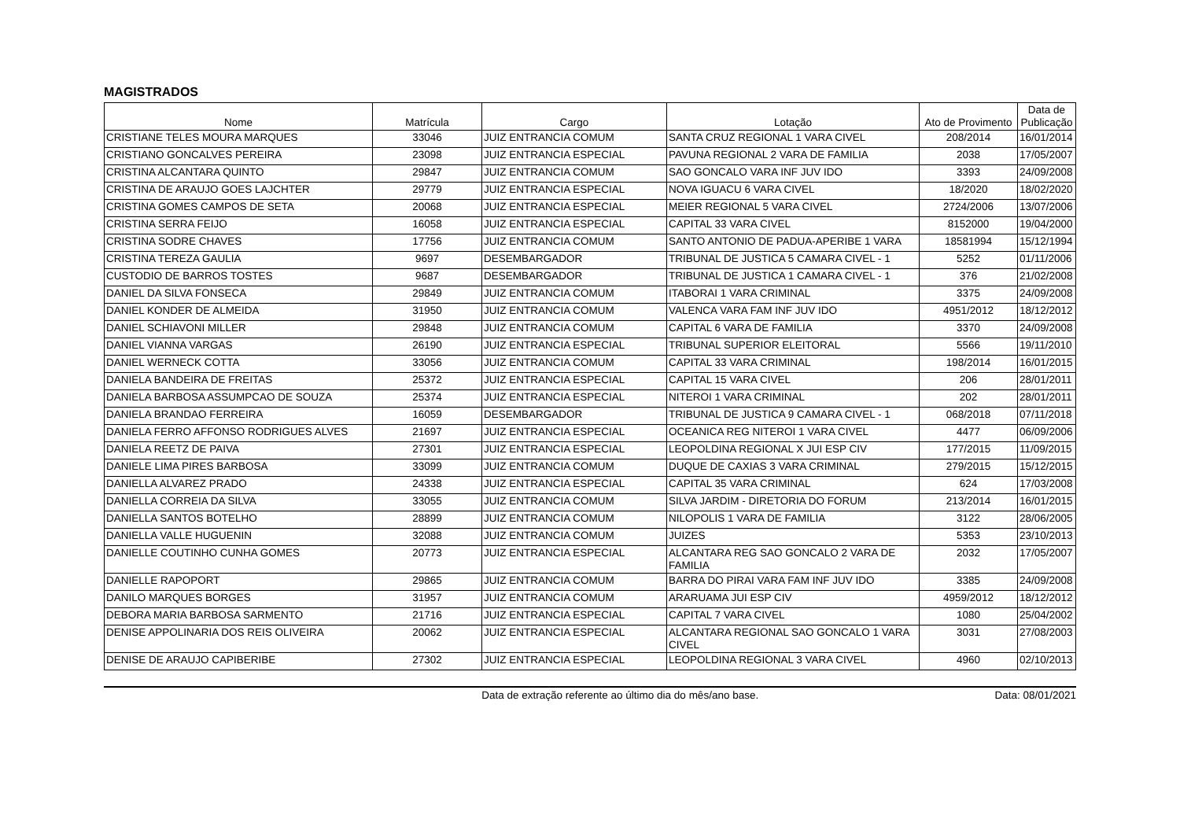MAGISTRADOS
| Nome | Matrícula | Cargo | Lotação | Ato de Provimento | Data de Publicação |
| --- | --- | --- | --- | --- | --- |
| CRISTIANE TELES MOURA MARQUES | 33046 | JUIZ ENTRANCIA COMUM | SANTA CRUZ REGIONAL 1 VARA CIVEL | 208/2014 | 16/01/2014 |
| CRISTIANO GONCALVES PEREIRA | 23098 | JUIZ ENTRANCIA ESPECIAL | PAVUNA REGIONAL 2 VARA DE FAMILIA | 2038 | 17/05/2007 |
| CRISTINA ALCANTARA QUINTO | 29847 | JUIZ ENTRANCIA COMUM | SAO GONCALO VARA INF JUV IDO | 3393 | 24/09/2008 |
| CRISTINA DE ARAUJO GOES LAJCHTER | 29779 | JUIZ ENTRANCIA ESPECIAL | NOVA IGUACU 6 VARA CIVEL | 18/2020 | 18/02/2020 |
| CRISTINA GOMES CAMPOS DE SETA | 20068 | JUIZ ENTRANCIA ESPECIAL | MEIER REGIONAL 5 VARA CIVEL | 2724/2006 | 13/07/2006 |
| CRISTINA SERRA FEIJO | 16058 | JUIZ ENTRANCIA ESPECIAL | CAPITAL 33 VARA CIVEL | 8152000 | 19/04/2000 |
| CRISTINA SODRE CHAVES | 17756 | JUIZ ENTRANCIA COMUM | SANTO ANTONIO DE PADUA-APERIBE 1 VARA | 18581994 | 15/12/1994 |
| CRISTINA TEREZA GAULIA | 9697 | DESEMBARGADOR | TRIBUNAL DE JUSTICA 5 CAMARA CIVEL - 1 | 5252 | 01/11/2006 |
| CUSTODIO DE BARROS TOSTES | 9687 | DESEMBARGADOR | TRIBUNAL DE JUSTICA 1 CAMARA CIVEL - 1 | 376 | 21/02/2008 |
| DANIEL DA SILVA FONSECA | 29849 | JUIZ ENTRANCIA COMUM | ITABORAI 1 VARA CRIMINAL | 3375 | 24/09/2008 |
| DANIEL KONDER DE ALMEIDA | 31950 | JUIZ ENTRANCIA COMUM | VALENCA VARA FAM INF JUV IDO | 4951/2012 | 18/12/2012 |
| DANIEL SCHIAVONI MILLER | 29848 | JUIZ ENTRANCIA COMUM | CAPITAL 6 VARA DE FAMILIA | 3370 | 24/09/2008 |
| DANIEL VIANNA VARGAS | 26190 | JUIZ ENTRANCIA ESPECIAL | TRIBUNAL SUPERIOR ELEITORAL | 5566 | 19/11/2010 |
| DANIEL WERNECK COTTA | 33056 | JUIZ ENTRANCIA COMUM | CAPITAL 33 VARA CRIMINAL | 198/2014 | 16/01/2015 |
| DANIELA BANDEIRA DE FREITAS | 25372 | JUIZ ENTRANCIA ESPECIAL | CAPITAL 15 VARA CIVEL | 206 | 28/01/2011 |
| DANIELA BARBOSA ASSUMPCAO DE SOUZA | 25374 | JUIZ ENTRANCIA ESPECIAL | NITEROI 1 VARA CRIMINAL | 202 | 28/01/2011 |
| DANIELA BRANDAO FERREIRA | 16059 | DESEMBARGADOR | TRIBUNAL DE JUSTICA 9 CAMARA CIVEL - 1 | 068/2018 | 07/11/2018 |
| DANIELA FERRO AFFONSO RODRIGUES ALVES | 21697 | JUIZ ENTRANCIA ESPECIAL | OCEANICA REG NITEROI 1 VARA CIVEL | 4477 | 06/09/2006 |
| DANIELA REETZ DE PAIVA | 27301 | JUIZ ENTRANCIA ESPECIAL | LEOPOLDINA REGIONAL X JUI ESP CIV | 177/2015 | 11/09/2015 |
| DANIELE LIMA PIRES BARBOSA | 33099 | JUIZ ENTRANCIA COMUM | DUQUE DE CAXIAS 3 VARA CRIMINAL | 279/2015 | 15/12/2015 |
| DANIELLA ALVAREZ PRADO | 24338 | JUIZ ENTRANCIA ESPECIAL | CAPITAL 35 VARA CRIMINAL | 624 | 17/03/2008 |
| DANIELLA CORREIA DA SILVA | 33055 | JUIZ ENTRANCIA COMUM | SILVA JARDIM - DIRETORIA DO FORUM | 213/2014 | 16/01/2015 |
| DANIELLA SANTOS BOTELHO | 28899 | JUIZ ENTRANCIA COMUM | NILOPOLIS 1 VARA DE FAMILIA | 3122 | 28/06/2005 |
| DANIELLA VALLE HUGUENIN | 32088 | JUIZ ENTRANCIA COMUM | JUIZES | 5353 | 23/10/2013 |
| DANIELLE COUTINHO CUNHA GOMES | 20773 | JUIZ ENTRANCIA ESPECIAL | ALCANTARA REG SAO GONCALO 2 VARA DE FAMILIA | 2032 | 17/05/2007 |
| DANIELLE RAPOPORT | 29865 | JUIZ ENTRANCIA COMUM | BARRA DO PIRAI VARA FAM INF JUV IDO | 3385 | 24/09/2008 |
| DANILO MARQUES BORGES | 31957 | JUIZ ENTRANCIA COMUM | ARARUAMA JUI ESP CIV | 4959/2012 | 18/12/2012 |
| DEBORA MARIA BARBOSA SARMENTO | 21716 | JUIZ ENTRANCIA ESPECIAL | CAPITAL 7 VARA CIVEL | 1080 | 25/04/2002 |
| DENISE APPOLINARIA DOS REIS OLIVEIRA | 20062 | JUIZ ENTRANCIA ESPECIAL | ALCANTARA REGIONAL SAO GONCALO 1 VARA CIVEL | 3031 | 27/08/2003 |
| DENISE DE ARAUJO CAPIBERIBE | 27302 | JUIZ ENTRANCIA ESPECIAL | LEOPOLDINA REGIONAL 3 VARA CIVEL | 4960 | 02/10/2013 |
Data de extração referente ao último dia do mês/ano base. Data: 08/01/2021